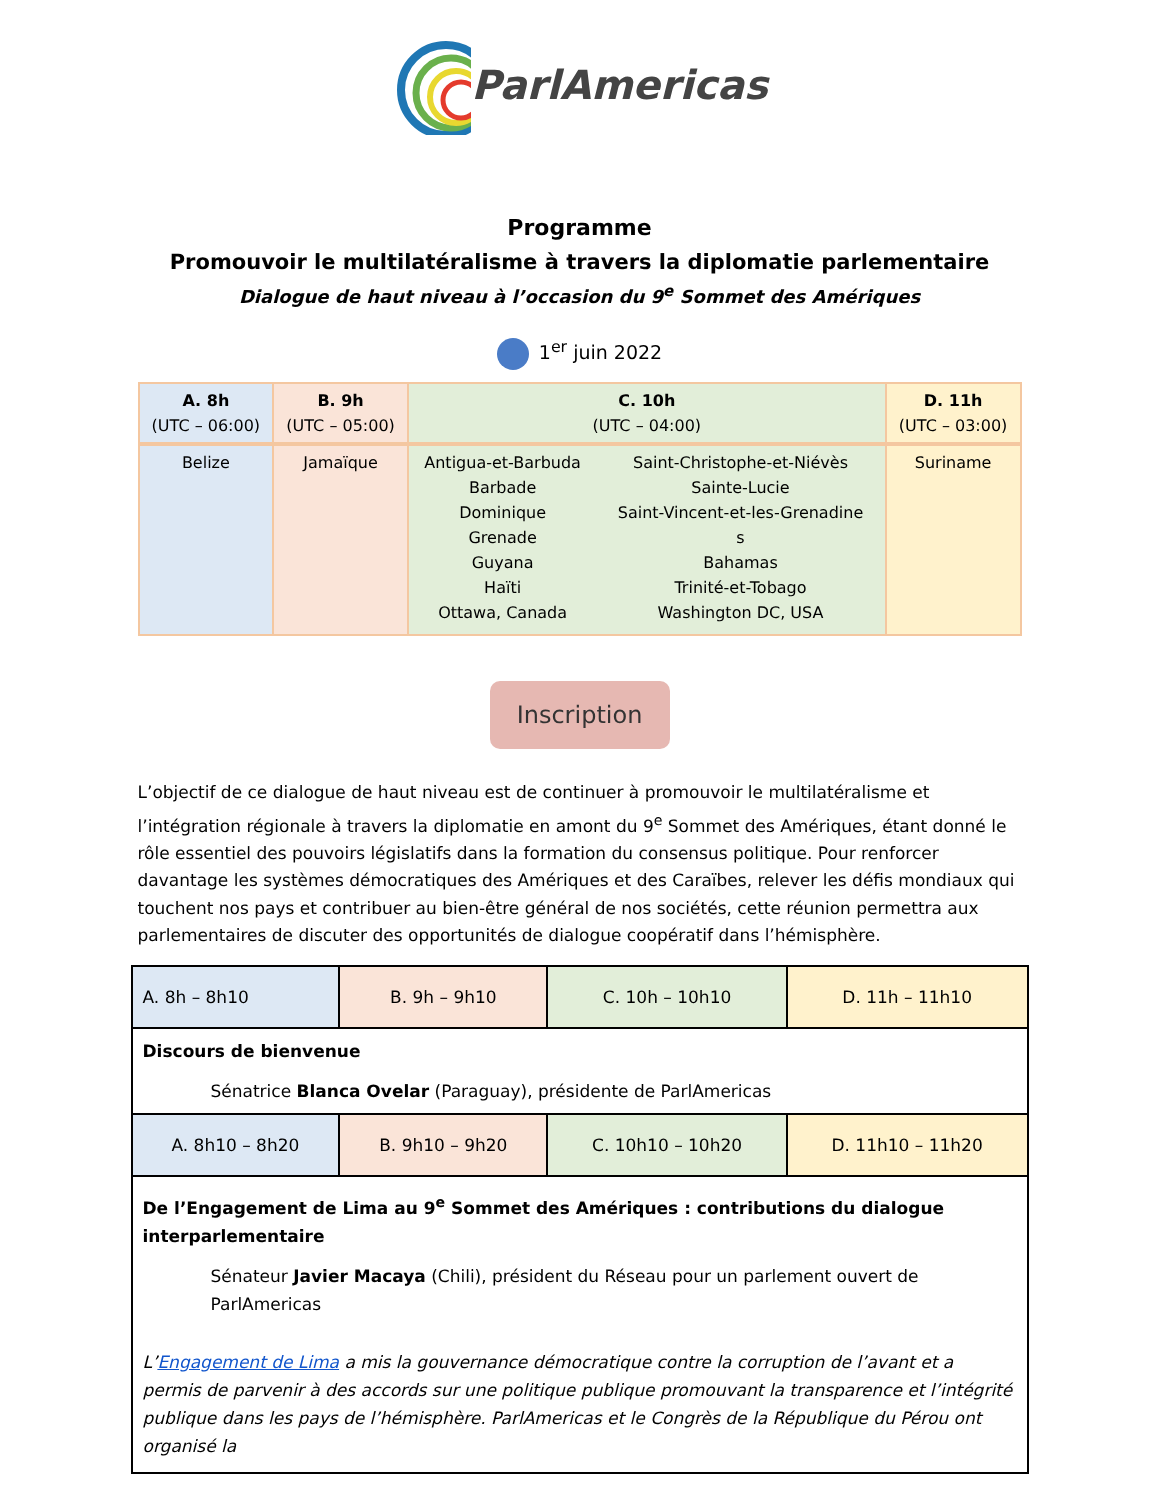ParlAmericas
Programme
Promouvoir le multilatéralisme à travers la diplomatie parlementaire
Dialogue de haut niveau à l’occasion du 9<sup>e</sup> Sommet des Amériques
1<sup>er</sup> juin 2022
| A. 8h (UTC – 06:00) | B. 9h (UTC – 05:00) | C. 10h (UTC – 04:00) | | D. 11h (UTC – 03:00) |
| --- | --- | --- | --- | --- |
| Belize | Jamaïque | Antigua-et-Barbuda Barbade Dominique Grenade Guyana Haïti Ottawa, Canada | Saint-Christophe-et-Niévès Sainte-Lucie Saint-Vincent-et-les-Grenadine s Bahamas Trinité-et-Tobago Washington DC, USA | Suriname |
Inscription
L’objectif de ce dialogue de haut niveau est de continuer à promouvoir le multilatéralisme et l’intégration régionale à travers la diplomatie en amont du 9<sup>e</sup> Sommet des Amériques, étant donné le rôle essentiel des pouvoirs législatifs dans la formation du consensus politique. Pour renforcer davantage les systèmes démocratiques des Amériques et des Caraïbes, relever les défis mondiaux qui touchent nos pays et contribuer au bien-être général de nos sociétés, cette réunion permettra aux parlementaires de discuter des opportunités de dialogue coopératif dans l’hémisphère.
| A. 8h – 8h10 | B. 9h – 9h10 | C. 10h – 10h10 | D. 11h – 11h10 |
| Discours de bienvenue Sénatrice Blanca Ovelar (Paraguay), présidente de ParlAmericas | | | |
| A. 8h10 – 8h20 | B. 9h10 – 9h20 | C. 10h10 – 10h20 | D. 11h10 – 11h20 |
| De l’Engagement de Lima au 9<sup>e</sup> Sommet des Amériques : contributions du dialogue interparlementaire Sénateur Javier Macaya (Chili), président du Réseau pour un parlement ouvert de ParlAmericas L’ Engagement de Lima a mis la gouvernance démocratique contre la corruption de l’avant et a permis de parvenir à des accords sur une politique publique promouvant la transparence et l’intégrité publique dans les pays de l’hémisphère. ParlAmericas et le Congrès de la République du Pérou ont organisé la | | | |